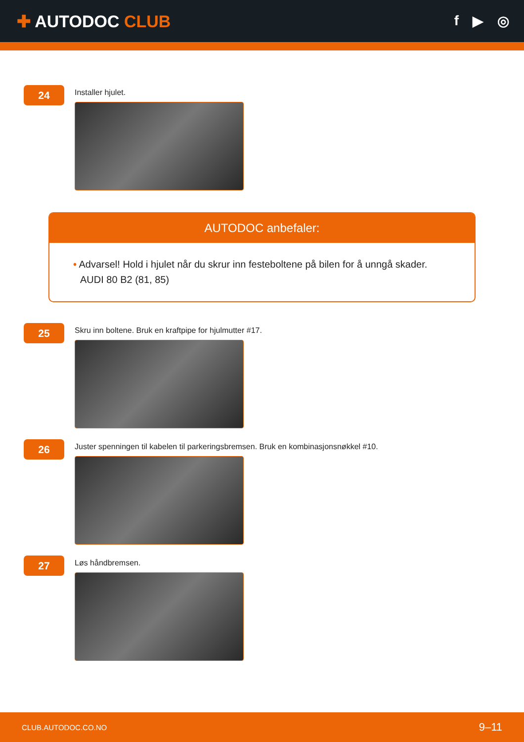✚ AUTODOC CLUB
f ▶ ◎
24
Installer hjulet.
AUTODOC anbefaler:
• Advarsel! Hold i hjulet når du skrur inn festeboltene på bilen for å unngå skader. AUDI 80 B2 (81, 85)
25
Skru inn boltene. Bruk en kraftpipe for hjulmutter #17.
26
Juster spenningen til kabelen til parkeringsbremsen. Bruk en kombinasjonsnøkkel #10.
27
Løs håndbremsen.
CLUB.AUTODOC.CO.NO 9–11